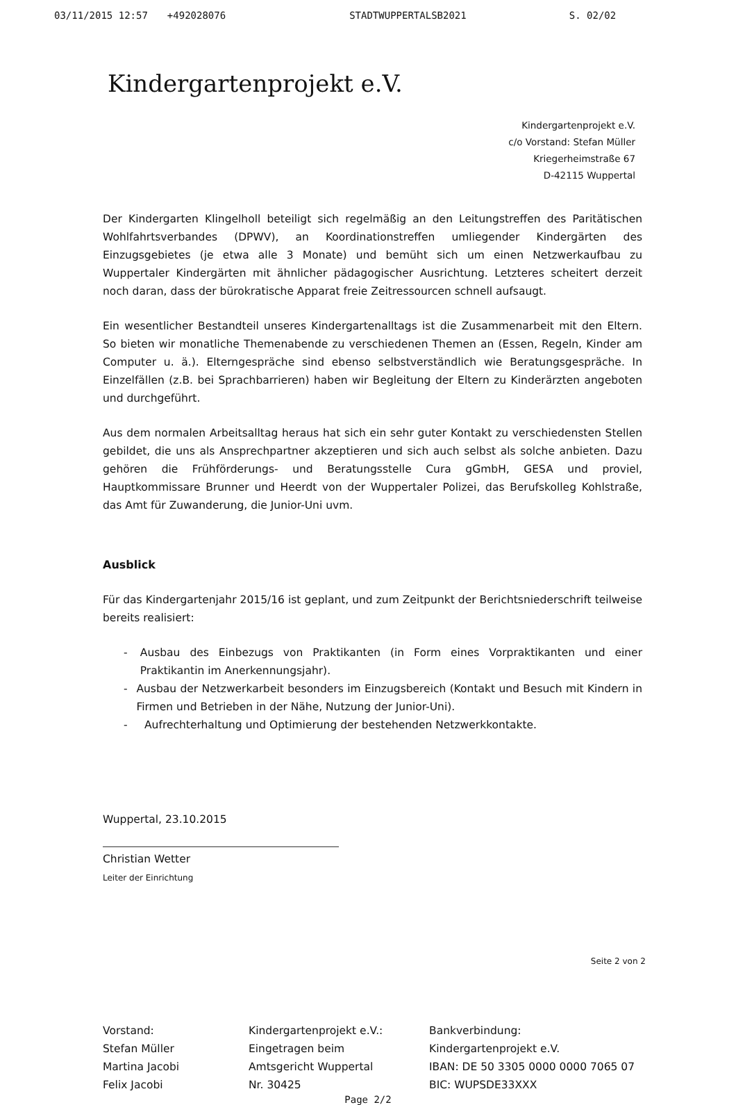03/11/2015 12:57 +492028076 STADTWUPPERTALSB2021 S. 02/02
Kindergartenprojekt e.V.
Kindergartenprojekt e.V.
c/o Vorstand: Stefan Müller
Kriegerheimstraße 67
D-42115 Wuppertal
Der Kindergarten Klingelholl beteiligt sich regelmäßig an den Leitungstreffen des Paritätischen Wohlfahrtsverbandes (DPWV), an Koordinationstreffen umliegender Kindergärten des Einzugsgebietes (je etwa alle 3 Monate) und bemüht sich um einen Netzwerkaufbau zu Wuppertaler Kindergärten mit ähnlicher pädagogischer Ausrichtung. Letzteres scheitert derzeit noch daran, dass der bürokratische Apparat freie Zeitressourcen schnell aufsaugt.
Ein wesentlicher Bestandteil unseres Kindergartenalltags ist die Zusammenarbeit mit den Eltern. So bieten wir monatliche Themenabende zu verschiedenen Themen an (Essen, Regeln, Kinder am Computer u. ä.). Elterngespräche sind ebenso selbstverständlich wie Beratungsgespräche. In Einzelfällen (z.B. bei Sprachbarrieren) haben wir Begleitung der Eltern zu Kinderärzten angeboten und durchgeführt.
Aus dem normalen Arbeitsalltag heraus hat sich ein sehr guter Kontakt zu verschiedensten Stellen gebildet, die uns als Ansprechpartner akzeptieren und sich auch selbst als solche anbieten. Dazu gehören die Frühförderungs- und Beratungsstelle Cura gGmbH, GESA und proviel, Hauptkommissare Brunner und Heerdt von der Wuppertaler Polizei, das Berufskolleg Kohlstraße, das Amt für Zuwanderung, die Junior-Uni uvm.
Ausblick
Für das Kindergartenjahr 2015/16 ist geplant, und zum Zeitpunkt der Berichtsniederschrift teilweise bereits realisiert:
- Ausbau des Einbezugs von Praktikanten (in Form eines Vorpraktikanten und einer Praktikantin im Anerkennungsjahr).
- Ausbau der Netzwerkarbeit besonders im Einzugsbereich (Kontakt und Besuch mit Kindern in Firmen und Betrieben in der Nähe, Nutzung der Junior-Uni).
- Aufrechterhaltung und Optimierung der bestehenden Netzwerkkontakte.
Wuppertal, 23.10.2015
Christian Wetter
Leiter der Einrichtung
Seite 2 von 2
Vorstand:
Stefan Müller
Martina Jacobi
Felix Jacobi
Kindergartenprojekt e.V.:
Eingetragen beim
Amtsgericht Wuppertal
Nr. 30425
Bankverbindung:
Kindergartenprojekt e.V.
IBAN: DE 50 3305 0000 0000 7065 07
BIC: WUPSDE33XXX
Page 2/2